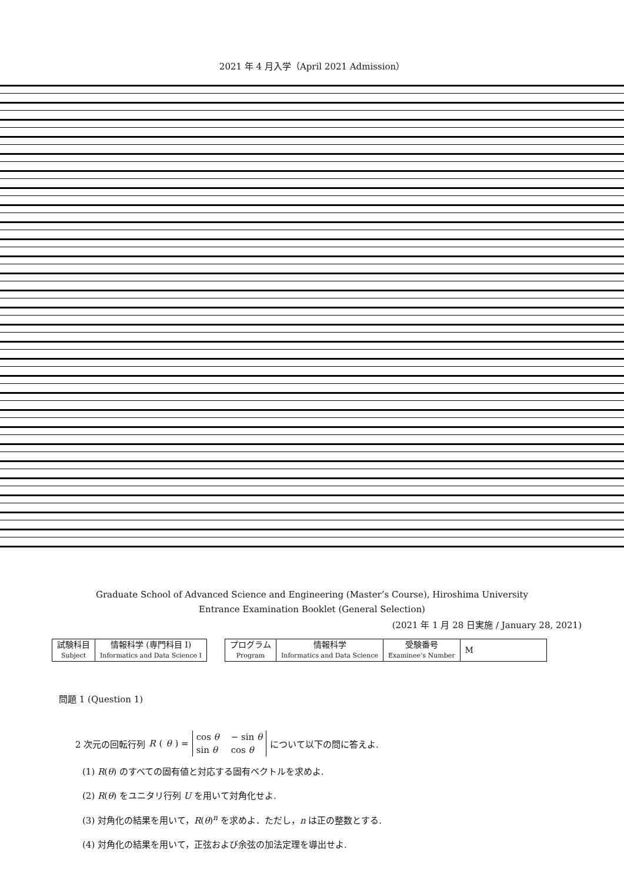2021 年 4 月入学（April 2021 Admission）
Graduate School of Advanced Science and Engineering (Master’s Course), Hiroshima University
Entrance Examination Booklet (General Selection)
(2021 年 1 月 28 日実施 / January 28, 2021)
| 試験科目 Subject | 情報科学 (専門科目 I) Informatics and Data Science I |
| プログラム Program | 情報科学 Informatics and Data Science | 受験番号 Examinee’s Number | M |
問題 1 (Question 1)
2 次元の回転行列 R (θ) = cos θ − sin θ sin θ cos θ について以下の問に答えよ.
(1) R(θ) のすべての固有値と対応する固有ベクトルを求めよ.
(2) R(θ) をユニタリ行列 U を用いて対角化せよ.
(3) 対角化の結果を用いて，R(θ)<sup>n</sup> を求めよ．ただし，n は正の整数とする.
(4) 対角化の結果を用いて，正弦および余弦の加法定理を導出せよ.